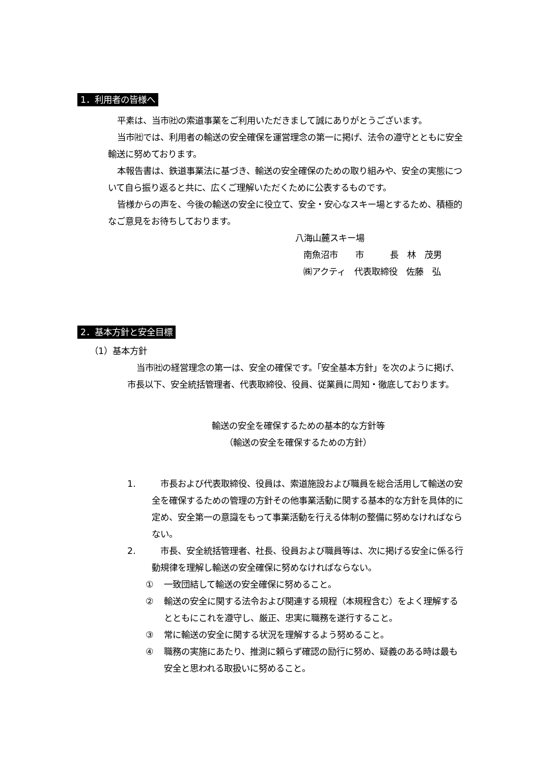1．利用者の皆様へ
平素は、当市㈳の索道事業をご利用いただきまして誠にありがとうございます。
当市㈳では、利用者の輸送の安全確保を運営理念の第一に掲げ、法令の遵守とともに安全輸送に努めております。
本報告書は、鉄道事業法に基づき、輸送の安全確保のための取り組みや、安全の実態について自ら振り返ると共に、広くご理解いただくために公表するものです。
皆様からの声を、今後の輸送の安全に役立て、安全・安心なスキー場とするため、積極的なご意見をお待ちしております。
八海山麓スキー場
南魚沼市　　市　　　長　林　茂男
㈱アクティ　代表取締役　佐藤　弘
2．基本方針と安全目標
（1）基本方針
当市㈳の経営理念の第一は、安全の確保です。「安全基本方針」を次のように掲げ、市長以下、安全統括管理者、代表取締役、役員、従業員に周知・徹底しております。
輸送の安全を確保するための基本的な方針等
（輸送の安全を確保するための方針）
1. 　市長および代表取締役、役員は、索道施設および職員を総合活用して輸送の安全を確保するための管理の方針その他事業活動に関する基本的な方針を具体的に定め、安全第一の意識をもって事業活動を行える体制の整備に努めなければならない。
2. 　市長、安全統括管理者、社長、役員および職員等は、次に掲げる安全に係る行動規律を理解し輸送の安全確保に努めなければならない。
① 一致団結して輸送の安全確保に努めること。
② 輸送の安全に関する法令および関連する規程（本規程含む）をよく理解するとともにこれを遵守し、厳正、忠実に職務を遂行すること。
③ 常に輸送の安全に関する状況を理解するよう努めること。
④ 職務の実施にあたり、推測に頼らず確認の励行に努め、疑義のある時は最も安全と思われる取扱いに努めること。